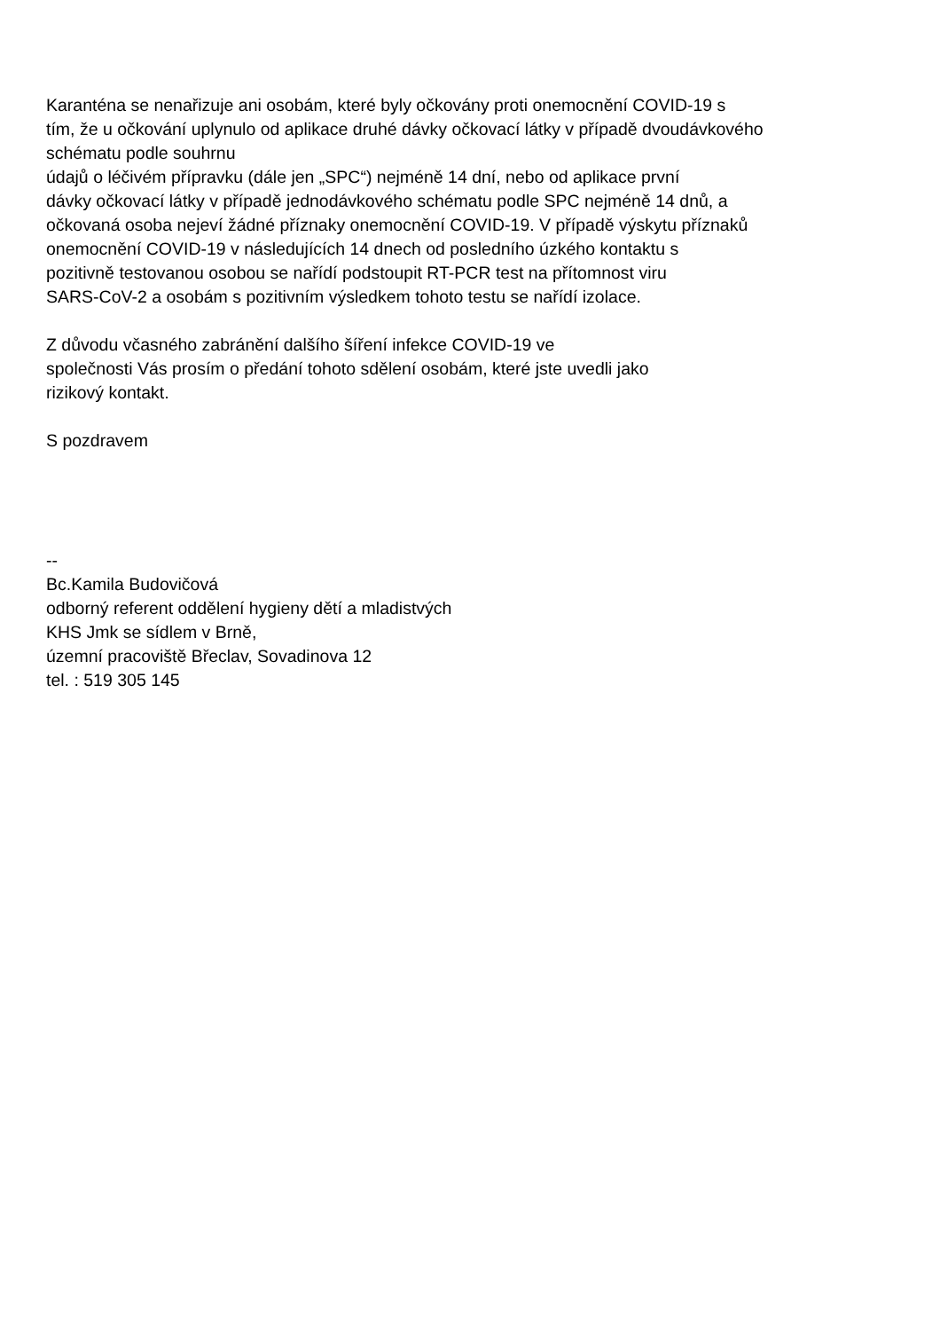Karanténa se nenařizuje ani osobám, které byly očkovány proti onemocnění COVID-19 s
tím, že u očkování uplynulo od aplikace druhé dávky očkovací látky v případě dvoudávkového
schématu podle souhrnu
údajů o léčivém přípravku (dále jen „SPC“) nejméně 14 dní, nebo od aplikace první
dávky očkovací látky v případě jednodávkového schématu podle SPC nejméně 14 dnů, a
očkovaná osoba nejeví žádné příznaky onemocnění COVID-19. V případě výskytu příznaků
onemocnění COVID-19 v následujících 14 dnech od posledního úzkého kontaktu s
pozitivně testovanou osobou se nařídí podstoupit RT-PCR test na přítomnost viru
SARS-CoV-2 a osobám s pozitivním výsledkem tohoto testu se nařídí izolace.
Z důvodu včasného zabránění dalšího šíření infekce COVID-19 ve
společnosti Vás prosím o předání tohoto sdělení osobám, které jste uvedli jako
rizikový kontakt.
S pozdravem
--
Bc.Kamila Budovičová
odborný referent oddělení hygieny dětí a mladistvých
KHS Jmk se sídlem v Brně,
územní pracoviště Břeclav, Sovadinova 12
tel. : 519 305 145